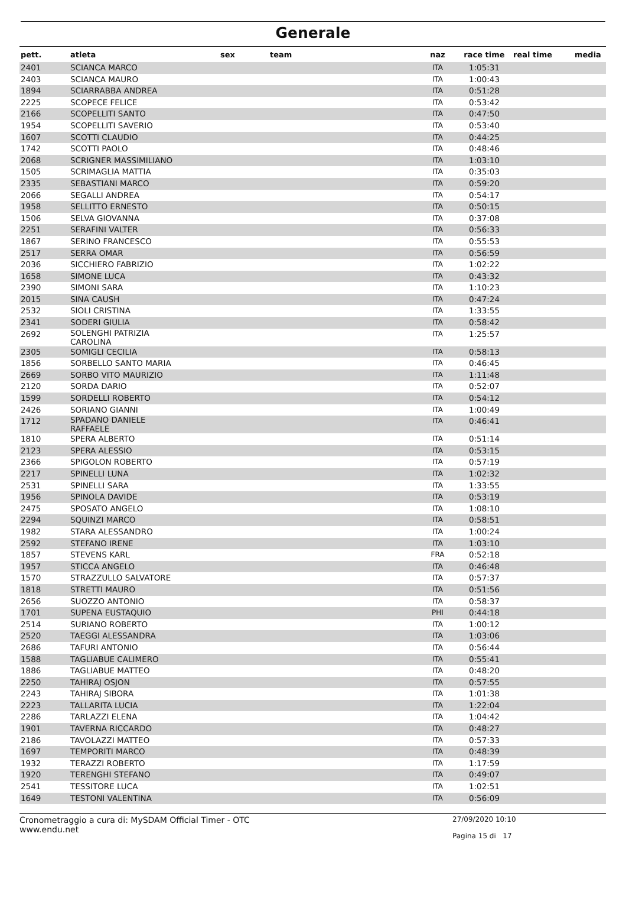Generale
| pett. | atleta | sex | team | naz | race time | real time | media |
| --- | --- | --- | --- | --- | --- | --- | --- |
| 2401 | SCIANCA MARCO | | | ITA | 1:05:31 | | |
| 2403 | SCIANCA MAURO | | | ITA | 1:00:43 | | |
| 1894 | SCIARRABBA ANDREA | | | ITA | 0:51:28 | | |
| 2225 | SCOPECE FELICE | | | ITA | 0:53:42 | | |
| 2166 | SCOPELLITI SANTO | | | ITA | 0:47:50 | | |
| 1954 | SCOPELLITI SAVERIO | | | ITA | 0:53:40 | | |
| 1607 | SCOTTI CLAUDIO | | | ITA | 0:44:25 | | |
| 1742 | SCOTTI PAOLO | | | ITA | 0:48:46 | | |
| 2068 | SCRIGNER MASSIMILIANO | | | ITA | 1:03:10 | | |
| 1505 | SCRIMAGLIA MATTIA | | | ITA | 0:35:03 | | |
| 2335 | SEBASTIANI MARCO | | | ITA | 0:59:20 | | |
| 2066 | SEGALLI ANDREA | | | ITA | 0:54:17 | | |
| 1958 | SELLITTO ERNESTO | | | ITA | 0:50:15 | | |
| 1506 | SELVA GIOVANNA | | | ITA | 0:37:08 | | |
| 2251 | SERAFINI VALTER | | | ITA | 0:56:33 | | |
| 1867 | SERINO FRANCESCO | | | ITA | 0:55:53 | | |
| 2517 | SERRA OMAR | | | ITA | 0:56:59 | | |
| 2036 | SICCHIERO FABRIZIO | | | ITA | 1:02:22 | | |
| 1658 | SIMONE LUCA | | | ITA | 0:43:32 | | |
| 2390 | SIMONI SARA | | | ITA | 1:10:23 | | |
| 2015 | SINA CAUSH | | | ITA | 0:47:24 | | |
| 2532 | SIOLI CRISTINA | | | ITA | 1:33:55 | | |
| 2341 | SODERI GIULIA | | | ITA | 0:58:42 | | |
| 2692 | SOLENGHI PATRIZIA CAROLINA | | | ITA | 1:25:57 | | |
| 2305 | SOMIGLI CECILIA | | | ITA | 0:58:13 | | |
| 1856 | SORBELLO SANTO MARIA | | | ITA | 0:46:45 | | |
| 2669 | SORBO VITO MAURIZIO | | | ITA | 1:11:48 | | |
| 2120 | SORDA DARIO | | | ITA | 0:52:07 | | |
| 1599 | SORDELLI ROBERTO | | | ITA | 0:54:12 | | |
| 2426 | SORIANO GIANNI | | | ITA | 1:00:49 | | |
| 1712 | SPADANO DANIELE RAFFAELE | | | ITA | 0:46:41 | | |
| 1810 | SPERA ALBERTO | | | ITA | 0:51:14 | | |
| 2123 | SPERA ALESSIO | | | ITA | 0:53:15 | | |
| 2366 | SPIGOLON ROBERTO | | | ITA | 0:57:19 | | |
| 2217 | SPINELLI LUNA | | | ITA | 1:02:32 | | |
| 2531 | SPINELLI SARA | | | ITA | 1:33:55 | | |
| 1956 | SPINOLA DAVIDE | | | ITA | 0:53:19 | | |
| 2475 | SPOSATO ANGELO | | | ITA | 1:08:10 | | |
| 2294 | SQUINZI MARCO | | | ITA | 0:58:51 | | |
| 1982 | STARA ALESSANDRO | | | ITA | 1:00:24 | | |
| 2592 | STEFANO IRENE | | | ITA | 1:03:10 | | |
| 1857 | STEVENS KARL | | | FRA | 0:52:18 | | |
| 1957 | STICCA ANGELO | | | ITA | 0:46:48 | | |
| 1570 | STRAZZULLO SALVATORE | | | ITA | 0:57:37 | | |
| 1818 | STRETTI MAURO | | | ITA | 0:51:56 | | |
| 2656 | SUOZZO ANTONIO | | | ITA | 0:58:37 | | |
| 1701 | SUPENA EUSTAQUIO | | | PHI | 0:44:18 | | |
| 2514 | SURIANO ROBERTO | | | ITA | 1:00:12 | | |
| 2520 | TAEGGI ALESSANDRA | | | ITA | 1:03:06 | | |
| 2686 | TAFURI ANTONIO | | | ITA | 0:56:44 | | |
| 1588 | TAGLIABUE CALIMERO | | | ITA | 0:55:41 | | |
| 1886 | TAGLIABUE MATTEO | | | ITA | 0:48:20 | | |
| 2250 | TAHIRAJ OSJON | | | ITA | 0:57:55 | | |
| 2243 | TAHIRAJ SIBORA | | | ITA | 1:01:38 | | |
| 2223 | TALLARITA LUCIA | | | ITA | 1:22:04 | | |
| 2286 | TARLAZZI ELENA | | | ITA | 1:04:42 | | |
| 1901 | TAVERNA RICCARDO | | | ITA | 0:48:27 | | |
| 2186 | TAVOLAZZI MATTEO | | | ITA | 0:57:33 | | |
| 1697 | TEMPORITI MARCO | | | ITA | 0:48:39 | | |
| 1932 | TERAZZI ROBERTO | | | ITA | 1:17:59 | | |
| 1920 | TERENGHI STEFANO | | | ITA | 0:49:07 | | |
| 2541 | TESSITORE LUCA | | | ITA | 1:02:51 | | |
| 1649 | TESTONI VALENTINA | | | ITA | 0:56:09 | | |
Cronometraggio a cura di: MySDAM Official Timer - OTC
www.endu.net
27/09/2020 10:10
Pagina 15 di 17